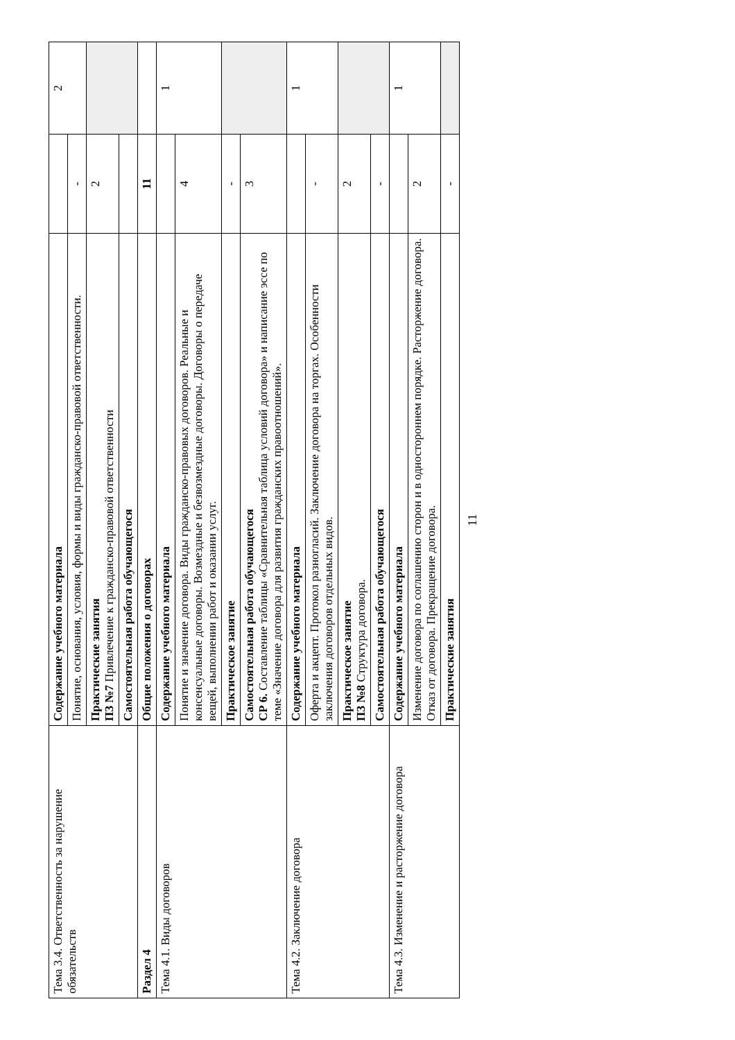| Тема 3.4. Ответственность за нарушение обязательств | Содержание учебного материала | | 2 |
| | Понятие, основания, условия, формы и виды гражданско-правовой ответственности. | - | |
| | Практические занятия ПЗ №7 Привлечение к гражданско-правовой ответственности | 2 | |
| | Самостоятельная работа обучающегося | | |
| Раздел 4 | Общие положения о договорах | 11 | |
| Тема 4.1. Виды договоров | Содержание учебного материала | | 1 |
| | Понятие и значение договора. Виды гражданско-правовых договоров. Реальные и консенсуальные договоры. Возмездные и безвозмездные договоры. Договоры о передаче вещей, выполнении работ и оказании услуг. | 4 | |
| | Практическое занятие | - | |
| | Самостоятельная работа обучающегося СР 6. Составление таблицы «Сравнительная таблица условий договора» и написание эссе по теме «Значение договора для развития гражданских правоотношений». | 3 | |
| Тема 4.2. Заключение договора | Содержание учебного материала | | 1 |
| | Оферта и акцепт. Протокол разногласий. Заключение договора на торгах. Особенности заключения договоров отдельных видов. | - | |
| | Практическое занятие ПЗ №8 Структура договора. | 2 | |
| | Самостоятельная работа обучающегося | - | |
| Тема 4.3. Изменение и расторжение договора | Содержание учебного материала | | 1 |
| | Изменение договора по соглашению сторон и в одностороннем порядке. Расторжение договора. Отказ от договора. Прекращение договора. | 2 | |
| | Практические занятия | - | |
11